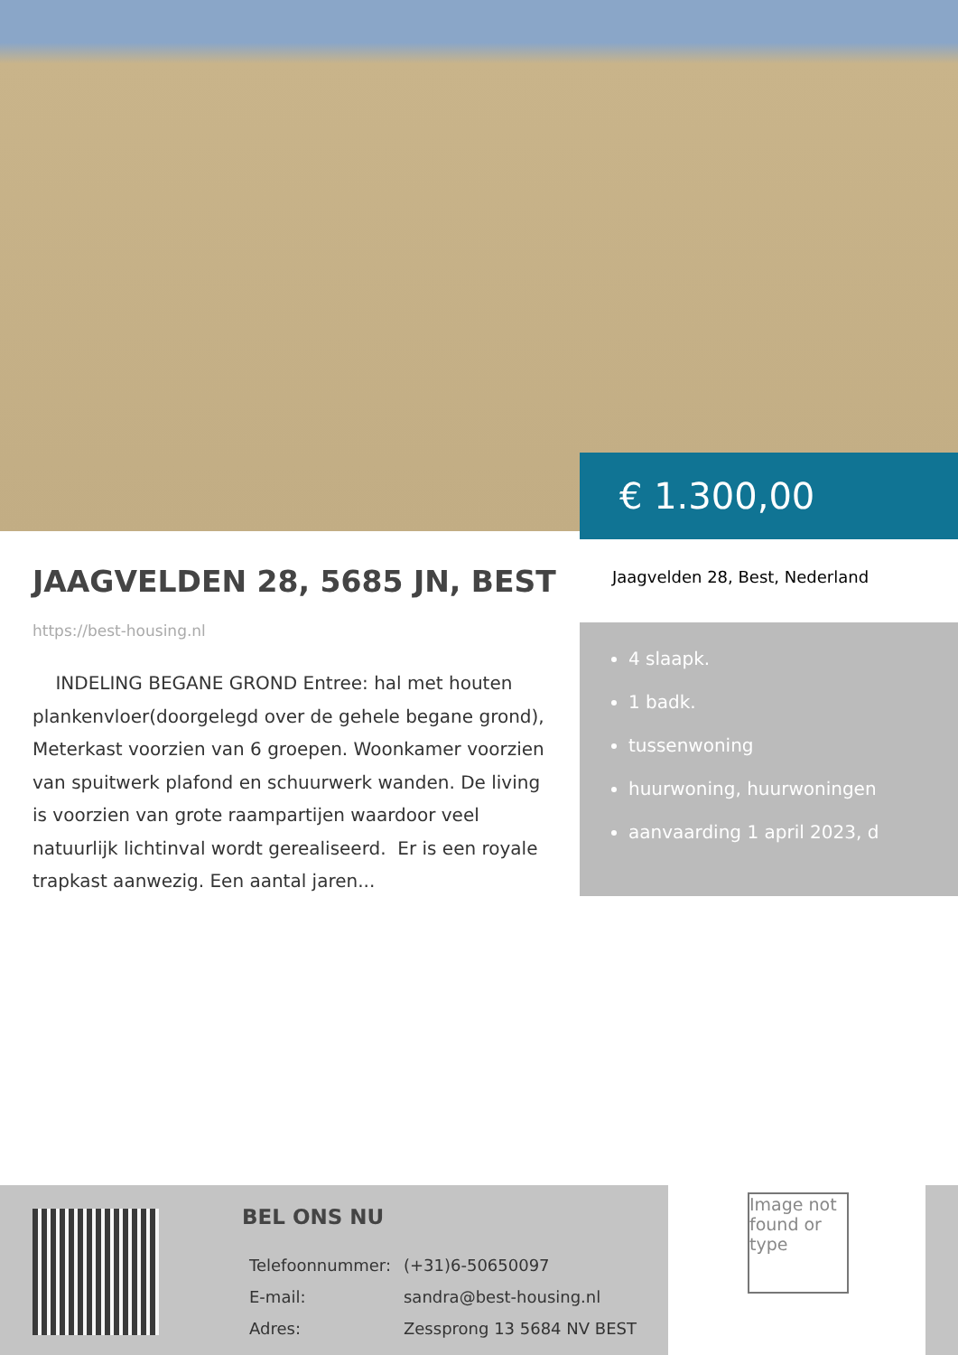€ 1.300,00
JAAGVELDEN 28, 5685 JN, BEST
https://best-housing.nl
INDELING BEGANE GROND Entree: hal met houten plankenvloer(doorgelegd over de gehele begane grond), Meterkast voorzien van 6 groepen. Woonkamer voorzien van spuitwerk plafond en schuurwerk wanden. De living is voorzien van grote raampartijen waardoor veel natuurlijk lichtinval wordt gerealiseerd. Er is een royale trapkast aanwezig. Een aantal jaren...
Jaagvelden 28, Best, Nederland
4 slaapk.
1 badk.
tussenwoning
huurwoning, huurwoningen
aanvaarding 1 april 2023, d
BEL ONS NU
| Telefoonnummer: | (+31)6-50650097 |
| E-mail: | sandra@best-housing.nl |
| Adres: | Zessprong 13 5684 NV BEST |
Image not found or type